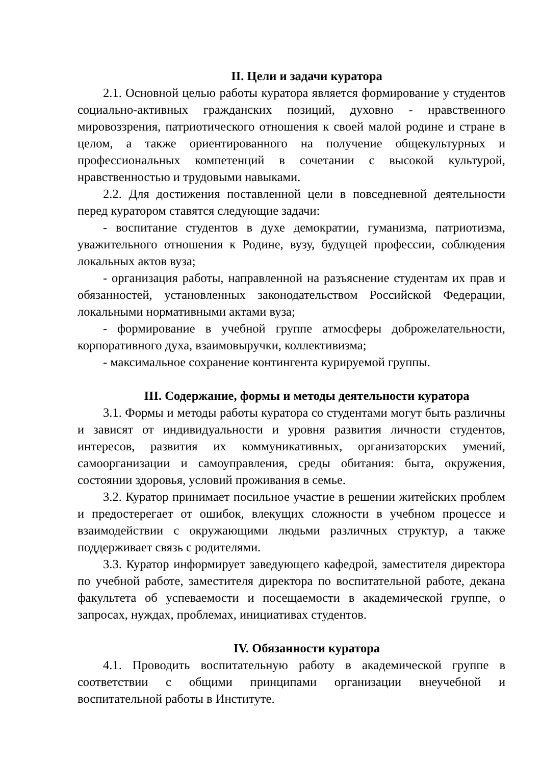II. Цели и задачи куратора
2.1. Основной целью работы куратора является формирование у студентов социально-активных гражданских позиций, духовно - нравственного мировоззрения, патриотического отношения к своей малой родине и стране в целом, а также ориентированного на получение общекультурных и профессиональных компетенций в сочетании с высокой культурой, нравственностью и трудовыми навыками.
2.2. Для достижения поставленной цели в повседневной деятельности перед куратором ставятся следующие задачи:
- воспитание студентов в духе демократии, гуманизма, патриотизма, уважительного отношения к Родине, вузу, будущей профессии, соблюдения локальных актов вуза;
- организация работы, направленной на разъяснение студентам их прав и обязанностей, установленных законодательством Российской Федерации, локальными нормативными актами вуза;
- формирование в учебной группе атмосферы доброжелательности, корпоративного духа, взаимовыручки, коллективизма;
- максимальное сохранение контингента курируемой группы.
III. Содержание, формы и методы деятельности куратора
3.1. Формы и методы работы куратора со студентами могут быть различны и зависят от индивидуальности и уровня развития личности студентов, интересов, развития их коммуникативных, организаторских умений, самоорганизации и самоуправления, среды обитания: быта, окружения, состоянии здоровья, условий проживания в семье.
3.2. Куратор принимает посильное участие в решении житейских проблем и предостерегает от ошибок, влекущих сложности в учебном процессе и взаимодействии с окружающими людьми различных структур, а также поддерживает связь с родителями.
3.3. Куратор информирует заведующего кафедрой, заместителя директора по учебной работе, заместителя директора по воспитательной работе, декана факультета об успеваемости и посещаемости в академической группе, о запросах, нуждах, проблемах, инициативах студентов.
IV. Обязанности куратора
4.1. Проводить воспитательную работу в академической группе в соответствии с общими принципами организации внеучебной и воспитательной работы в Институте.